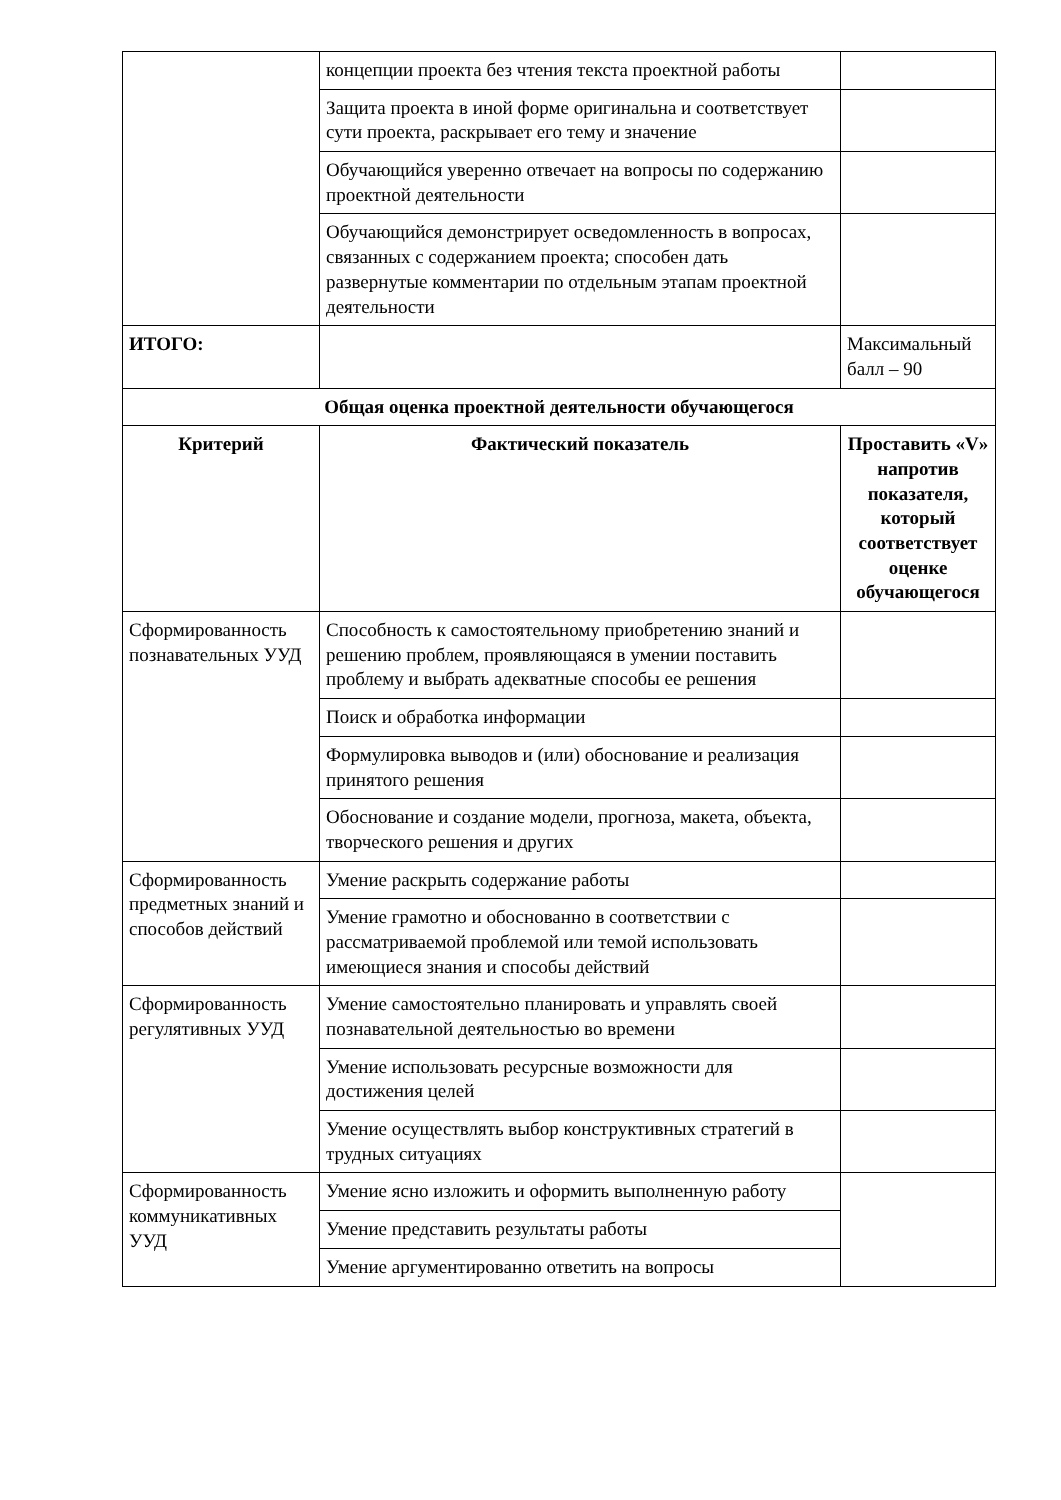| | концепции проекта без чтения текста проектной работы | |
| | Защита проекта в иной форме оригинальна и соответствует сути проекта, раскрывает его тему и значение | |
| | Обучающийся уверенно отвечает на вопросы по содержанию проектной деятельности | |
| | Обучающийся демонстрирует осведомленность в вопросах, связанных с содержанием проекта; способен дать развернутые комментарии по отдельным этапам проектной деятельности | |
| ИТОГО: | | Максимальный балл – 90 |
| Общая оценка проектной деятельности обучающегося | | |
| Критерий | Фактический показатель | Проставить «V» напротив показателя, который соответствует оценке обучающегося |
| Сформированность познавательных УУД | Способность к самостоятельному приобретению знаний и решению проблем, проявляющаяся в умении поставить проблему и выбрать адекватные способы ее решения | |
| | Поиск и обработка информации | |
| | Формулировка выводов и (или) обоснование и реализация принятого решения | |
| | Обоснование и создание модели, прогноза, макета, объекта, творческого решения и других | |
| Сформированность предметных знаний и способов действий | Умение раскрыть содержание работы | |
| | Умение грамотно и обоснованно в соответствии с рассматриваемой проблемой или темой использовать имеющиеся знания и способы действий | |
| Сформированность регулятивных УУД | Умение самостоятельно планировать и управлять своей познавательной деятельностью во времени | |
| | Умение использовать ресурсные возможности для достижения целей | |
| | Умение осуществлять выбор конструктивных стратегий в трудных ситуациях | |
| Сформированность коммуникативных УУД | Умение ясно изложить и оформить выполненную работу | |
| | Умение представить результаты работы | |
| | Умение аргументированно ответить на вопросы | |